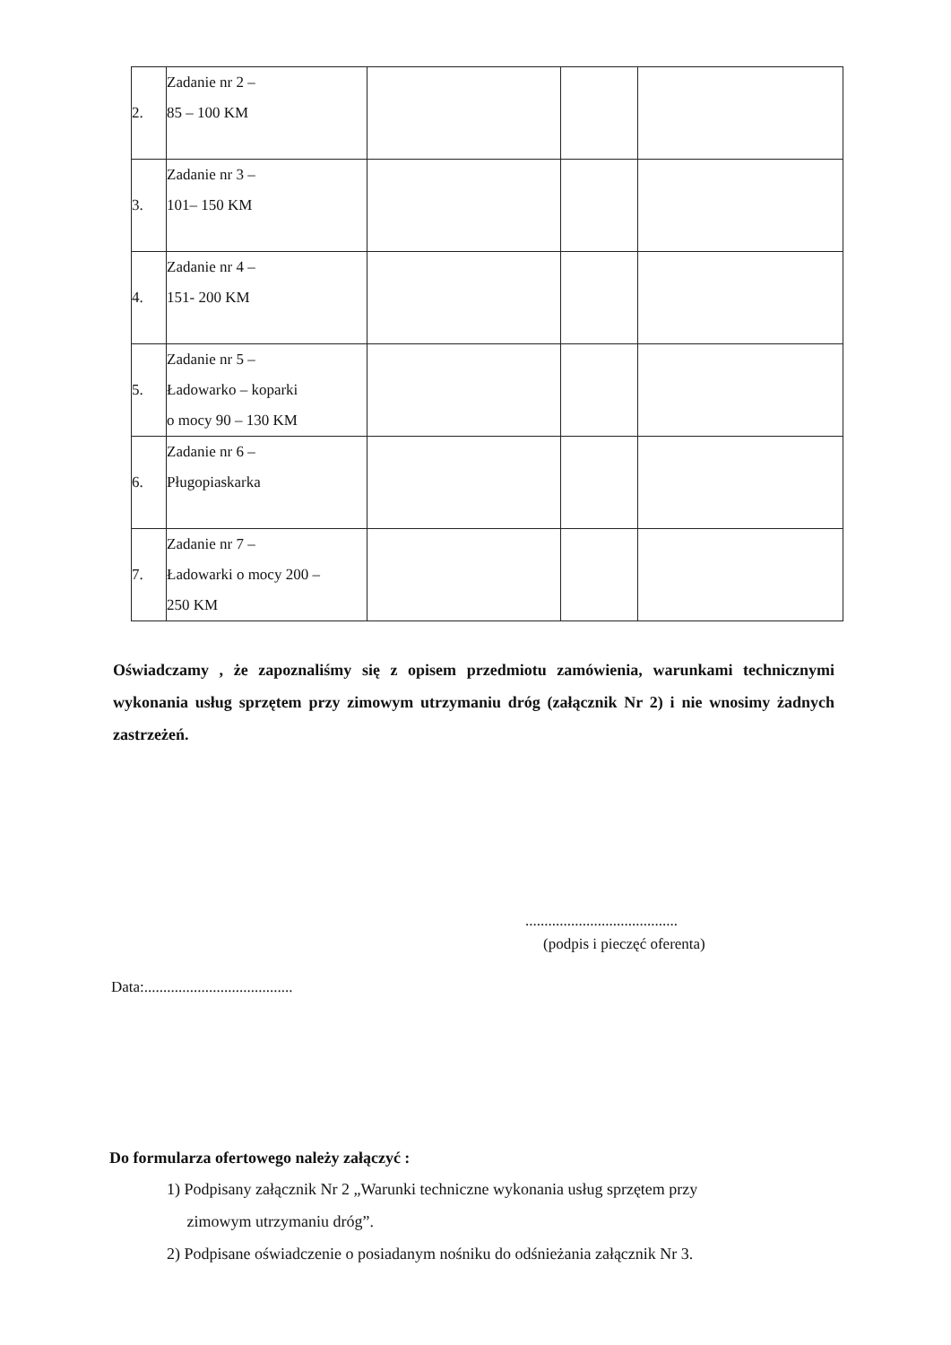| 2. | Zadanie nr 2 – 85 – 100 KM | | | |
| 3. | Zadanie nr 3 – 101– 150 KM | | | |
| 4. | Zadanie nr 4 – 151- 200 KM | | | |
| 5. | Zadanie nr 5 – Ładowarko – koparki o mocy 90 – 130 KM | | | |
| 6. | Zadanie nr 6 – Pługopiaskarka | | | |
| 7. | Zadanie nr 7 – Ładowarki o mocy 200 – 250 KM | | | |
Oświadczamy , że zapoznaliśmy się z opisem przedmiotu zamówienia, warunkami technicznymi wykonania usług sprzętem przy zimowym utrzymaniu dróg (załącznik Nr 2) i nie wnosimy żadnych zastrzeżeń.
........................................
(podpis i pieczęć oferenta)
Data:.......................................
Do formularza ofertowego należy załączyć :
1) Podpisany załącznik Nr 2 „Warunki techniczne wykonania usług sprzętem przy
zimowym utrzymaniu dróg”.
2) Podpisane oświadczenie o posiadanym nośniku do odśnieżania załącznik Nr 3.